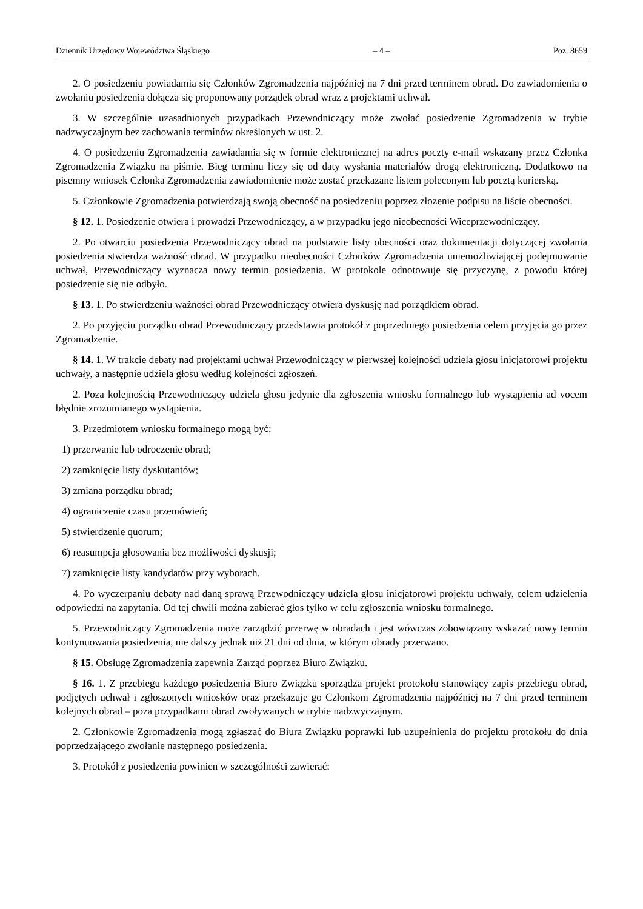Dziennik Urzędowy Województwa Śląskiego – 4 – Poz. 8659
2. O posiedzeniu powiadamia się Członków Zgromadzenia najpóźniej na 7 dni przed terminem obrad. Do zawiadomienia o zwołaniu posiedzenia dołącza się proponowany porządek obrad wraz z projektami uchwał.
3. W szczególnie uzasadnionych przypadkach Przewodniczący może zwołać posiedzenie Zgromadzenia w trybie nadzwyczajnym bez zachowania terminów określonych w ust. 2.
4. O posiedzeniu Zgromadzenia zawiadamia się w formie elektronicznej na adres poczty e-mail wskazany przez Członka Zgromadzenia Związku na piśmie. Bieg terminu liczy się od daty wysłania materiałów drogą elektroniczną. Dodatkowo na pisemny wniosek Członka Zgromadzenia zawiadomienie może zostać przekazane listem poleconym lub pocztą kurierską.
5. Członkowie Zgromadzenia potwierdzają swoją obecność na posiedzeniu poprzez złożenie podpisu na liście obecności.
§ 12. 1. Posiedzenie otwiera i prowadzi Przewodniczący, a w przypadku jego nieobecności Wiceprzewodniczący.
2. Po otwarciu posiedzenia Przewodniczący obrad na podstawie listy obecności oraz dokumentacji dotyczącej zwołania posiedzenia stwierdza ważność obrad. W przypadku nieobecności Członków Zgromadzenia uniemożliwiającej podejmowanie uchwał, Przewodniczący wyznacza nowy termin posiedzenia. W protokole odnotowuje się przyczynę, z powodu której posiedzenie się nie odbyło.
§ 13. 1. Po stwierdzeniu ważności obrad Przewodniczący otwiera dyskusję nad porządkiem obrad.
2. Po przyjęciu porządku obrad Przewodniczący przedstawia protokół z poprzedniego posiedzenia celem przyjęcia go przez Zgromadzenie.
§ 14. 1. W trakcie debaty nad projektami uchwał Przewodniczący w pierwszej kolejności udziela głosu inicjatorowi projektu uchwały, a następnie udziela głosu według kolejności zgłoszeń.
2. Poza kolejnością Przewodniczący udziela głosu jedynie dla zgłoszenia wniosku formalnego lub wystąpienia ad vocem błędnie zrozumianego wystąpienia.
3. Przedmiotem wniosku formalnego mogą być:
1) przerwanie lub odroczenie obrad;
2) zamknięcie listy dyskutantów;
3) zmiana porządku obrad;
4) ograniczenie czasu przemówień;
5) stwierdzenie quorum;
6) reasumpcja głosowania bez możliwości dyskusji;
7) zamknięcie listy kandydatów przy wyborach.
4. Po wyczerpaniu debaty nad daną sprawą Przewodniczący udziela głosu inicjatorowi projektu uchwały, celem udzielenia odpowiedzi na zapytania. Od tej chwili można zabierać głos tylko w celu zgłoszenia wniosku formalnego.
5. Przewodniczący Zgromadzenia może zarządzić przerwę w obradach i jest wówczas zobowiązany wskazać nowy termin kontynuowania posiedzenia, nie dalszy jednak niż 21 dni od dnia, w którym obrady przerwano.
§ 15. Obsługę Zgromadzenia zapewnia Zarząd poprzez Biuro Związku.
§ 16. 1. Z przebiegu każdego posiedzenia Biuro Związku sporządza projekt protokołu stanowiący zapis przebiegu obrad, podjętych uchwał i zgłoszonych wniosków oraz przekazuje go Członkom Zgromadzenia najpóźniej na 7 dni przed terminem kolejnych obrad – poza przypadkami obrad zwoływanych w trybie nadzwyczajnym.
2. Członkowie Zgromadzenia mogą zgłaszać do Biura Związku poprawki lub uzupełnienia do projektu protokołu do dnia poprzedzającego zwołanie następnego posiedzenia.
3. Protokół z posiedzenia powinien w szczególności zawierać: